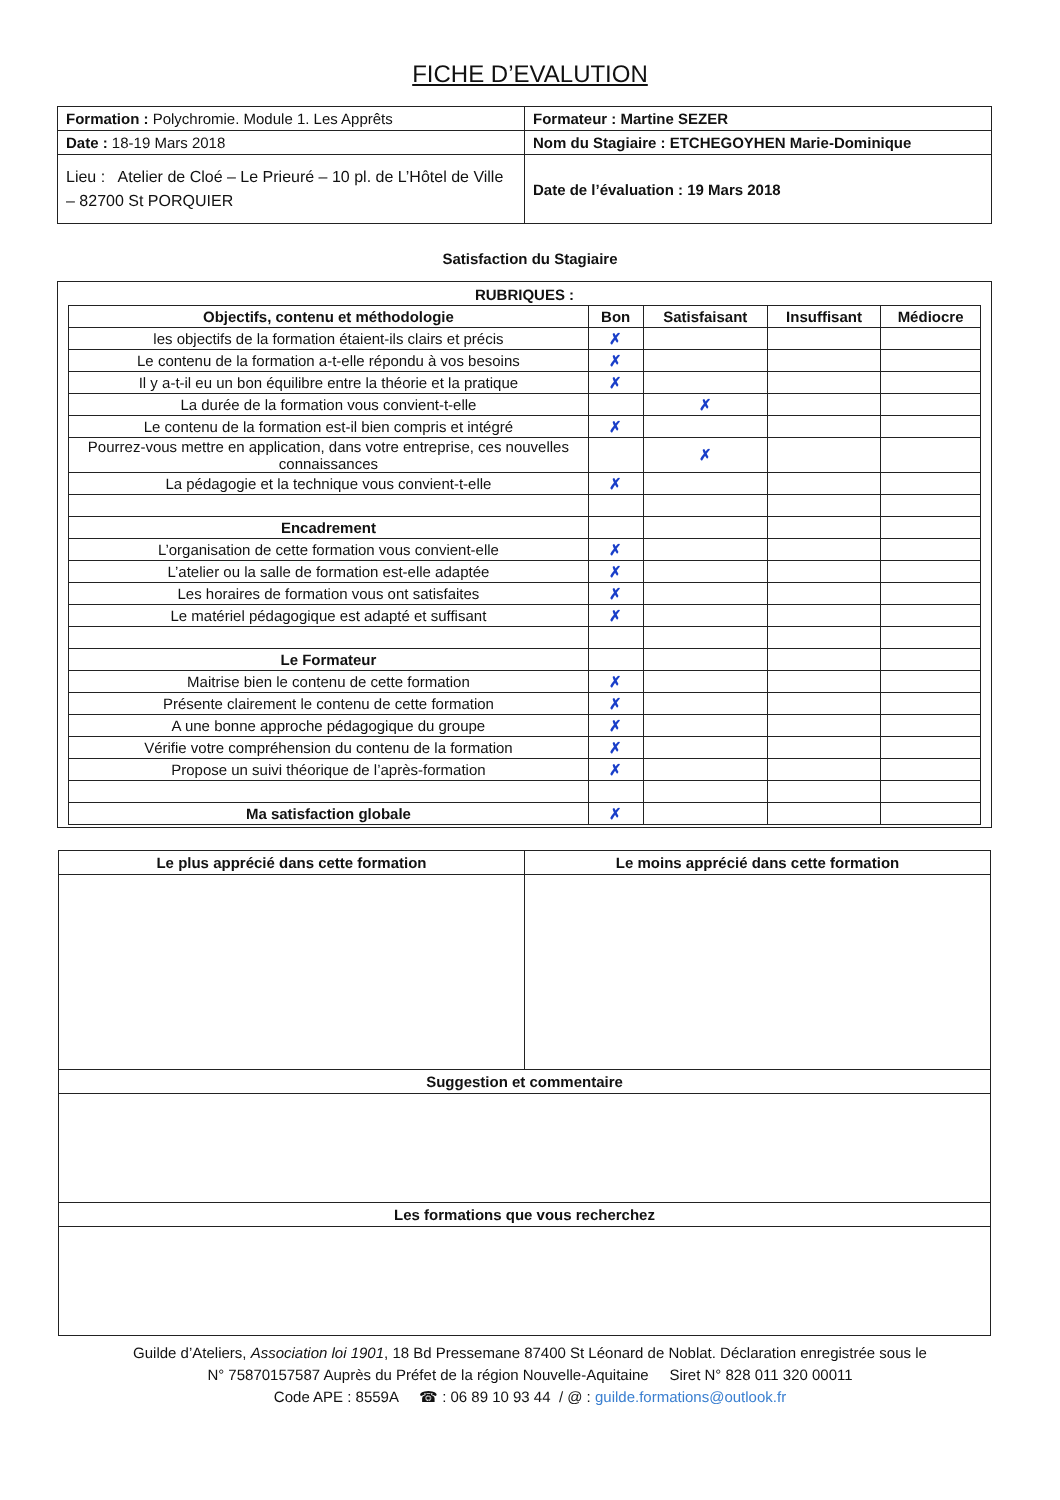FICHE D’EVALUTION
| Formation : Polychromie. Module 1. Les Apprêts | Formateur : Martine SEZER |
| Date : 18-19 Mars 2018 | Nom du Stagiaire : ETCHEGOYHEN Marie-Dominique |
| Lieu : Atelier de Cloé – Le Prieuré – 10 pl. de L’Hôtel de Ville – 82700 St PORQUIER | Date de l’évaluation : 19 Mars 2018 |
Satisfaction du Stagiaire
RUBRIQUES :
| Objectifs, contenu et méthodologie | Bon | Satisfaisant | Insuffisant | Médiocre |
| --- | --- | --- | --- | --- |
| les objectifs de la formation étaient-ils clairs et précis | ✗ | | | |
| Le contenu de la formation a-t-elle répondu à vos besoins | ✗ | | | |
| Il y a-t-il eu un bon équilibre entre la théorie et la pratique | ✗ | | | |
| La durée de la formation vous convient-t-elle | | ✗ | | |
| Le contenu de la formation est-il bien compris et intégré | ✗ | | | |
| Pourrez-vous mettre en application, dans votre entreprise, ces nouvelles connaissances | | ✗ | | |
| La pédagogie et la technique vous convient-t-elle | ✗ | | | |
| Encadrement | | | | |
| L’organisation de cette formation vous convient-elle | ✗ | | | |
| L’atelier ou la salle de formation est-elle adaptée | ✗ | | | |
| Les horaires de formation vous ont satisfaites | ✗ | | | |
| Le matériel pédagogique est adapté et suffisant | ✗ | | | |
| Le Formateur | | | | |
| Maitrise bien le contenu de cette formation | ✗ | | | |
| Présente clairement le contenu de cette formation | ✗ | | | |
| A une bonne approche pédagogique du groupe | ✗ | | | |
| Vérifie votre compréhension du contenu de la formation | ✗ | | | |
| Propose un suivi théorique de l’après-formation | ✗ | | | |
| Ma satisfaction globale | ✗ | | | |
| Le plus apprécié dans cette formation | Le moins apprécié dans cette formation |
| --- | --- |
| Suggestion et commentaire | |
| Les formations que vous recherchez | |
Guilde d’Ateliers, Association loi 1901, 18 Bd Pressemane 87400 St Léonard de Noblat. Déclaration enregistrée sous le
N° 75870157587 Auprès du Préfet de la région Nouvelle-Aquitaine Siret N° 828 011 320 00011
Code APE : 8559A ☎ : 06 89 10 93 44 / @ : guilde.formations@outlook.fr